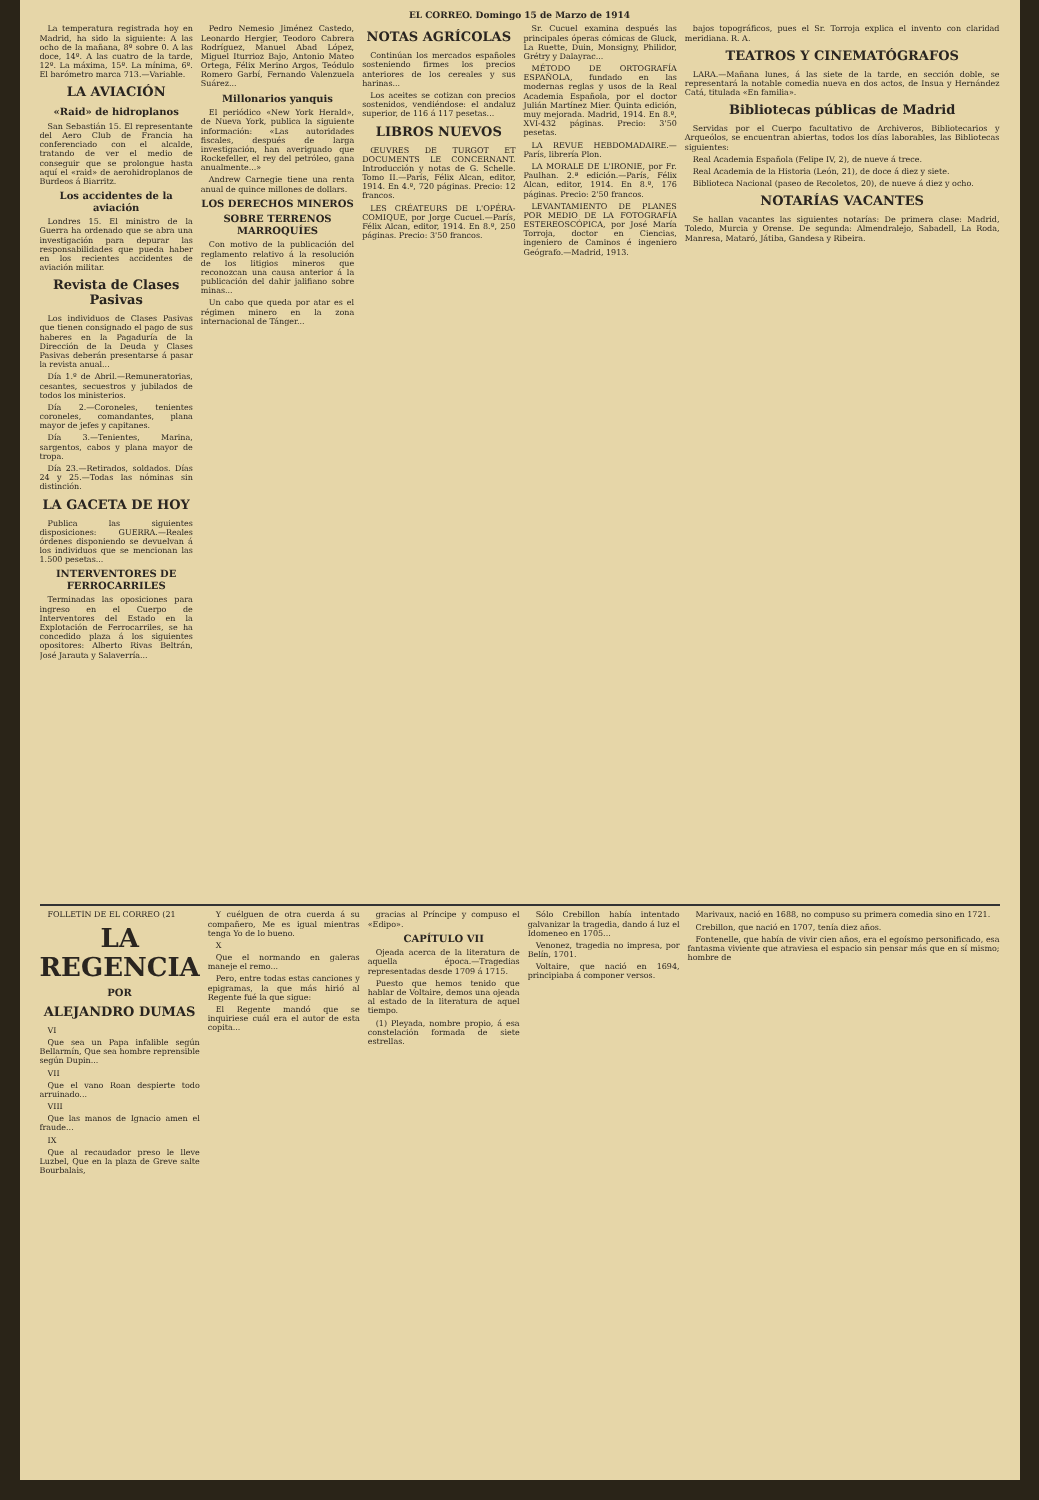EL CORREO. Domingo 15 de Marzo de 1914
La temperatura registrada hoy en Madrid, ha sido la siguiente: A las ocho de la mañana, 8º sobre 0. A las doce, 14º. A las cuatro de la tarde, 12º. La máxima, 15º. La mínima, 6º. El barómetro marca 713.—Variable.
LA AVIACIÓN
«Raid» de hidroplanos
San Sebastián 15. El representante del Aero Club de Francia ha conferenciado con el alcalde, tratando de ver el medio de conseguir que se prolongue hasta aquí el «raid» de aerohidroplanos de Burdeos á Biarritz.
Los accidentes de la aviación
Londres 15. El ministro de la Guerra ha ordenado que se abra una investigación para depurar las responsabilidades que pueda haber en los recientes accidentes de aviación militar.
Revista de Clases Pasivas
Los individuos de Clases Pasivas que tienen consignado el pago de sus haberes en la Pagaduría de la Dirección de la Deuda y Clases Pasivas deberán presentarse á pasar la revista anual...
Día 1.º de Abril.—Remuneratorias, cesantes, secuestros y jubilados de todos los ministerios.
Día 2.—Coroneles, tenientes coroneles, comandantes, plana mayor de jefes y capitanes.
Día 3.—Tenientes, Marina, sargentos, cabos y plana mayor de tropa.
Día 23.—Retirados, soldados. Días 24 y 25.—Todas las nóminas sin distinción.
LA GACETA DE HOY
Publica las siguientes disposiciones: GUERRA.—Reales órdenes disponiendo se devuelvan á los individuos que se mencionan las 1.500 pesetas...
INTERVENTORES DE FERROCARRILES
Terminadas las oposiciones para ingreso en el Cuerpo de Interventores del Estado en la Explotación de Ferrocarriles, se ha concedido plaza á los siguientes opositores: Alberto Rivas Beltrán, José Jarauta y Salaverría...
Pedro Nemesio Jiménez Castedo, Leonardo Hergier, Teodoro Cabrera Rodríguez, Manuel Abad López, Miguel Iturrioz Bajo, Antonio Mateo Ortega, Félix Merino Argos, Teódulo Romero Garbí, Fernando Valenzuela Suárez...
Millonarios yanquis
El periódico «New York Herald», de Nueva York, publica la siguiente información: «Las autoridades fiscales, después de larga investigación, han averiguado que Rockefeller, el rey del petróleo, gana anualmente...»
Andrew Carnegie tiene una renta anual de quince millones de dollars.
LOS DERECHOS MINEROS
SOBRE TERRENOS MARROQUÍES
Con motivo de la publicación del reglamento relativo á la resolución de los litigios mineros que reconozcan una causa anterior á la publicación del dahir jalifiano sobre minas...
Un cabo que queda por atar es el régimen minero en la zona internacional de Tánger...
NOTAS AGRÍCOLAS
Continúan los mercados españoles sosteniendo firmes los precios anteriores de los cereales y sus harinas...
Los aceites se cotizan con precios sostenidos, vendiéndose: el andaluz superior, de 116 á 117 pesetas...
LIBROS NUEVOS
ŒUVRES DE TURGOT ET DOCUMENTS LE CONCERNANT. Introducción y notas de G. Schelle. Tomo II.—París, Félix Alcan, editor, 1914. En 4.º, 720 páginas. Precio: 12 francos.
LES CRÉATEURS DE L'OPÉRA-COMIQUE, por Jorge Cucuel.—París, Félix Alcan, editor, 1914. En 8.º, 250 páginas. Precio: 3'50 francos.
Sr. Cucuel examina después las principales óperas cómicas de Gluck, La Ruette, Duin, Monsigny, Philidor, Grétry y Dalayrac...
MÉTODO DE ORTOGRAFÍA ESPAÑOLA, fundado en las modernas reglas y usos de la Real Academia Española, por el doctor Julián Martínez Mier. Quinta edición, muy mejorada. Madrid, 1914. En 8.º, XVI-432 páginas. Precio: 3'50 pesetas.
LA REVUE HEBDOMADAIRE.—París, librería Plon.
LA MORALE DE L'IRONIE, por Fr. Paulhan. 2.ª edición.—París, Félix Alcan, editor, 1914. En 8.º, 176 páginas. Precio: 2'50 francos.
LEVANTAMIENTO DE PLANES POR MEDIO DE LA FOTOGRAFÍA ESTEREOSCÓPICA, por José María Torroja, doctor en Ciencias, ingeniero de Caminos é ingeniero Geógrafo.—Madrid, 1913.
bajos topográficos, pues el Sr. Torroja explica el invento con claridad meridiana. R. A.
TEATROS Y CINEMATÓGRAFOS
LARA.—Mañana lunes, á las siete de la tarde, en sección doble, se representará la notable comedia nueva en dos actos, de Insua y Hernández Catá, titulada «En familia».
Bibliotecas públicas de Madrid
Servidas por el Cuerpo facultativo de Archiveros, Bibliotecarios y Arqueólos, se encuentran abiertas, todos los días laborables, las Bibliotecas siguientes:
Real Academia Española (Felipe IV, 2), de nueve á trece.
Real Academia de la Historia (León, 21), de doce á diez y siete.
Biblioteca Nacional (paseo de Recoletos, 20), de nueve á diez y ocho.
NOTARÍAS VACANTES
Se hallan vacantes las siguientes notarías: De primera clase: Madrid, Toledo, Murcia y Orense. De segunda: Almendralejo, Sabadell, La Roda, Manresa, Mataró, Játiba, Gandesa y Ribeira.
FOLLETÍN DE EL CORREO (21
LA REGENCIA
POR
ALEJANDRO DUMAS
VI
Que sea un Papa infalible según Bellarmín, Que sea hombre reprensible según Dupin...
VII
Que el vano Roan despierte todo arruinado...
VIII
Que las manos de Ignacio amen el fraude...
IX
Que al recaudador preso le lleve Luzbel, Que en la plaza de Greve salte Bourbalais,
Y cuélguen de otra cuerda á su compañero, Me es igual mientras tenga Yo de lo bueno.
X
Que el normando en galeras maneje el remo...
Pero, entre todas estas canciones y epigramas, la que más hirió al Regente fué la que sigue:
El Regente mandó que se inquiriese cuál era el autor de esta copita...
gracias al Príncipe y compuso el «Edipo».
CAPÍTULO VII
Ojeada acerca de la literatura de aquella época.—Tragedias representadas desde 1709 á 1715.
Puesto que hemos tenido que hablar de Voltaire, demos una ojeada al estado de la literatura de aquel tiempo.
(1) Pleyada, nombre propio, á esa constelación formada de siete estrellas.
Sólo Crebillon había intentado galvanizar la tragedia, dando á luz el Idomeneo en 1705...
Venonez, tragedia no impresa, por Belín, 1701.
Voltaire, que nació en 1694, principiaba á componer versos.
Marivaux, nació en 1688, no compuso su primera comedia sino en 1721.
Crebillon, que nació en 1707, tenía diez años.
Fontenelle, que había de vivir cien años, era el egoísmo personificado, esa fantasma viviente que atraviesa el espacio sin pensar más que en sí mismo; hombre de